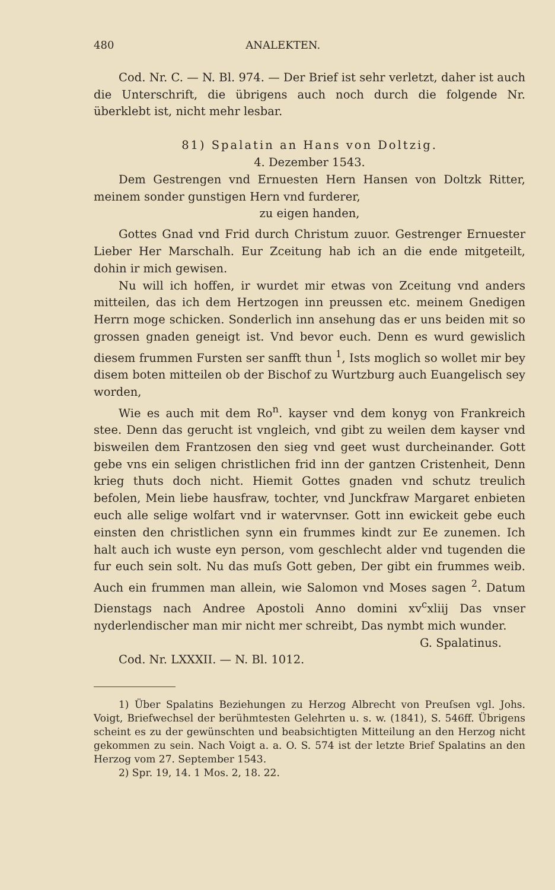480 ANALEKTEN.
Cod. Nr. C. — N. Bl. 974. — Der Brief ist sehr verletzt, daher ist auch die Unterschrift, die übrigens auch noch durch die folgende Nr. überklebt ist, nicht mehr lesbar.
81) Spalatin an Hans von Doltzig.
4. Dezember 1543.
Dem Gestrengen vnd Ernuesten Hern Hansen von Doltzk Ritter, meinem sonder gunstigen Hern vnd furderer,
zu eigen handen,
Gottes Gnad vnd Frid durch Christum zuuor. Gestrenger Ernuester Lieber Her Marschalh. Eur Zceitung hab ich an die ende mitgeteilt, dohin ir mich gewisen.
Nu will ich hoffen, ir wurdet mir etwas von Zceitung vnd anders mitteilen, das ich dem Hertzogen inn preussen etc. meinem Gnedigen Herrn moge schicken. Sonderlich inn ansehung das er uns beiden mit so grossen gnaden geneigt ist. Vnd bevor euch. Denn es wurd gewislich diesem frummen Fursten ser sanfft thun <sup>1</sup>, Ists moglich so wollet mir bey disem boten mitteilen ob der Bischof zu Wurtzburg auch Euangelisch sey worden,
Wie es auch mit dem Ro<sup>n</sup>. kayser vnd dem konyg von Frankreich stee. Denn das gerucht ist vngleich, vnd gibt zu weilen dem kayser vnd bisweilen dem Frantzosen den sieg vnd geet wust durcheinander. Gott gebe vns ein seligen christlichen frid inn der gantzen Cristenheit, Denn krieg thuts doch nicht. Hiemit Gottes gnaden vnd schutz treulich befolen, Mein liebe hausfraw, tochter, vnd Junckfraw Margaret enbieten euch alle selige wolfart vnd ir watervnser. Gott inn ewickeit gebe euch einsten den christlichen synn ein frummes kindt zur Ee zunemen. Ich halt auch ich wuste eyn person, vom geschlecht alder vnd tugenden die fur euch sein solt. Nu das muſs Gott geben, Der gibt ein frummes weib. Auch ein frummen man allein, wie Salomon vnd Moses sagen <sup>2</sup>. Datum Dienstags nach Andree Apostoli Anno domini xv<sup>c</sup>xliij Das vnser nyderlendischer man mir nicht mer schreibt, Das nymbt mich wunder.
G. Spalatinus.
Cod. Nr. LXXXII. — N. Bl. 1012.
1) Über Spalatins Beziehungen zu Herzog Albrecht von Preuſsen vgl. Johs. Voigt, Briefwechsel der berühmtesten Gelehrten u. s. w. (1841), S. 546ff. Übrigens scheint es zu der gewünschten und beabsichtigten Mitteilung an den Herzog nicht gekommen zu sein. Nach Voigt a. a. O. S. 574 ist der letzte Brief Spalatins an den Herzog vom 27. September 1543.
2) Spr. 19, 14. 1 Mos. 2, 18. 22.